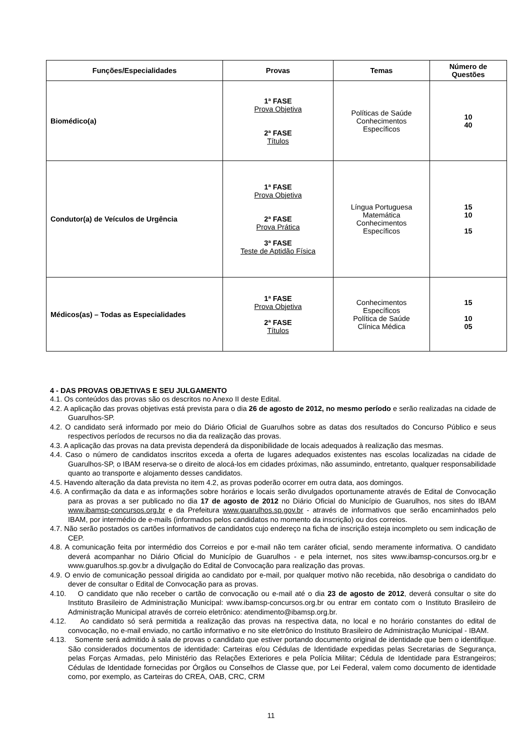| Funções/Especialidades | Provas | Temas | Número de Questões |
| --- | --- | --- | --- |
| Biomédico(a) | 1ª FASE Prova Objetiva 2ª FASE Títulos | Políticas de Saúde Conhecimentos Específicos | 10 40 |
| Condutor(a) de Veículos de Urgência | 1ª FASE Prova Objetiva 2ª FASE Prova Prática 3ª FASE Teste de Aptidão Física | Língua Portuguesa Matemática Conhecimentos Específicos | 15 10 15 |
| Médicos(as) – Todas as Especialidades | 1ª FASE Prova Objetiva 2ª FASE Títulos | Conhecimentos Específicos Política de Saúde Clínica Médica | 15 10 05 |
4 - DAS PROVAS OBJETIVAS E SEU JULGAMENTO
4.1. Os conteúdos das provas são os descritos no Anexo II deste Edital.
4.2. A aplicação das provas objetivas está prevista para o dia 26 de agosto de 2012, no mesmo período e serão realizadas na cidade de Guarulhos-SP.
4.2. O candidato será informado por meio do Diário Oficial de Guarulhos sobre as datas dos resultados do Concurso Público e seus respectivos períodos de recursos no dia da realização das provas.
4.3. A aplicação das provas na data prevista dependerá da disponibilidade de locais adequados à realização das mesmas.
4.4. Caso o número de candidatos inscritos exceda a oferta de lugares adequados existentes nas escolas localizadas na cidade de Guarulhos-SP, o IBAM reserva-se o direito de alocá-los em cidades próximas, não assumindo, entretanto, qualquer responsabilidade quanto ao transporte e alojamento desses candidatos.
4.5. Havendo alteração da data prevista no item 4.2, as provas poderão ocorrer em outra data, aos domingos.
4.6. A confirmação da data e as informações sobre horários e locais serão divulgados oportunamente através de Edital de Convocação para as provas a ser publicado no dia 17 de agosto de 2012 no Diário Oficial do Município de Guarulhos, nos sites do IBAM www.ibamsp-concursos.org.br e da Prefeitura www.guarulhos.sp.gov.br - através de informativos que serão encaminhados pelo IBAM, por intermédio de e-mails (informados pelos candidatos no momento da inscrição) ou dos correios.
4.7. Não serão postados os cartões informativos de candidatos cujo endereço na ficha de inscrição esteja incompleto ou sem indicação de CEP.
4.8. A comunicação feita por intermédio dos Correios e por e-mail não tem caráter oficial, sendo meramente informativa. O candidato deverá acompanhar no Diário Oficial do Município de Guarulhos - e pela internet, nos sites www.ibamsp-concursos.org.br e www.guarulhos.sp.gov.br a divulgação do Edital de Convocação para realização das provas.
4.9. O envio de comunicação pessoal dirigida ao candidato por e-mail, por qualquer motivo não recebida, não desobriga o candidato do dever de consultar o Edital de Convocação para as provas.
4.10. O candidato que não receber o cartão de convocação ou e-mail até o dia 23 de agosto de 2012, deverá consultar o site do Instituto Brasileiro de Administração Municipal: www.ibamsp-concursos.org.br ou entrar em contato com o Instituto Brasileiro de Administração Municipal através de correio eletrônico: atendimento@ibamsp.org.br.
4.12. Ao candidato só será permitida a realização das provas na respectiva data, no local e no horário constantes do edital de convocação, no e-mail enviado, no cartão informativo e no site eletrônico do Instituto Brasileiro de Administração Municipal - IBAM.
4.13. Somente será admitido à sala de provas o candidato que estiver portando documento original de identidade que bem o identifique. São considerados documentos de identidade: Carteiras e/ou Cédulas de Identidade expedidas pelas Secretarias de Segurança, pelas Forças Armadas, pelo Ministério das Relações Exteriores e pela Polícia Militar; Cédula de Identidade para Estrangeiros; Cédulas de Identidade fornecidas por Órgãos ou Conselhos de Classe que, por Lei Federal, valem como documento de identidade como, por exemplo, as Carteiras do CREA, OAB, CRC, CRM
11